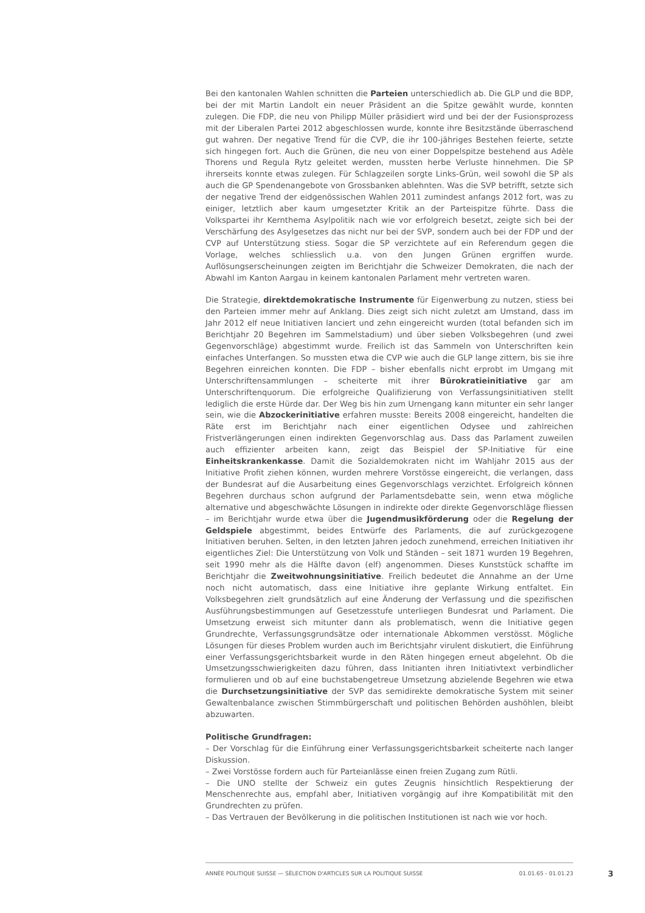Bei den kantonalen Wahlen schnitten die Parteien unterschiedlich ab. Die GLP und die BDP, bei der mit Martin Landolt ein neuer Präsident an die Spitze gewählt wurde, konnten zulegen. Die FDP, die neu von Philipp Müller präsidiert wird und bei der der Fusionsprozess mit der Liberalen Partei 2012 abgeschlossen wurde, konnte ihre Besitzstände überraschend gut wahren. Der negative Trend für die CVP, die ihr 100-jähriges Bestehen feierte, setzte sich hingegen fort. Auch die Grünen, die neu von einer Doppelspitze bestehend aus Adèle Thorens und Regula Rytz geleitet werden, mussten herbe Verluste hinnehmen. Die SP ihrerseits konnte etwas zulegen. Für Schlagzeilen sorgte Links-Grün, weil sowohl die SP als auch die GP Spendenangebote von Grossbanken ablehnten. Was die SVP betrifft, setzte sich der negative Trend der eidgenössischen Wahlen 2011 zumindest anfangs 2012 fort, was zu einiger, letztlich aber kaum umgesetzter Kritik an der Parteispitze führte. Dass die Volkspartei ihr Kernthema Asylpolitik nach wie vor erfolgreich besetzt, zeigte sich bei der Verschärfung des Asylgesetzes das nicht nur bei der SVP, sondern auch bei der FDP und der CVP auf Unterstützung stiess. Sogar die SP verzichtete auf ein Referendum gegen die Vorlage, welches schliesslich u.a. von den Jungen Grünen ergriffen wurde. Auflösungserscheinungen zeigten im Berichtjahr die Schweizer Demokraten, die nach der Abwahl im Kanton Aargau in keinem kantonalen Parlament mehr vertreten waren.
Die Strategie, direktdemokratische Instrumente für Eigenwerbung zu nutzen, stiess bei den Parteien immer mehr auf Anklang. Dies zeigt sich nicht zuletzt am Umstand, dass im Jahr 2012 elf neue Initiativen lanciert und zehn eingereicht wurden (total befanden sich im Berichtjahr 20 Begehren im Sammelstadium) und über sieben Volksbegehren (und zwei Gegenvorschläge) abgestimmt wurde. Freilich ist das Sammeln von Unterschriften kein einfaches Unterfangen. So mussten etwa die CVP wie auch die GLP lange zittern, bis sie ihre Begehren einreichen konnten. Die FDP – bisher ebenfalls nicht erprobt im Umgang mit Unterschriftensammlungen – scheiterte mit ihrer Bürokratieinitiative gar am Unterschriftenquorum. Die erfolgreiche Qualifizierung von Verfassungsinitiativen stellt lediglich die erste Hürde dar. Der Weg bis hin zum Urnengang kann mitunter ein sehr langer sein, wie die Abzockerinitiative erfahren musste: Bereits 2008 eingereicht, handelten die Räte erst im Berichtjahr nach einer eigentlichen Odysee und zahlreichen Fristverlängerungen einen indirekten Gegenvorschlag aus. Dass das Parlament zuweilen auch effizienter arbeiten kann, zeigt das Beispiel der SP-Initiative für eine Einheitskrankenkasse. Damit die Sozialdemokraten nicht im Wahljahr 2015 aus der Initiative Profit ziehen können, wurden mehrere Vorstösse eingereicht, die verlangen, dass der Bundesrat auf die Ausarbeitung eines Gegenvorschlags verzichtet. Erfolgreich können Begehren durchaus schon aufgrund der Parlamentsdebatte sein, wenn etwa mögliche alternative und abgeschwächte Lösungen in indirekte oder direkte Gegenvorschläge fliessen – im Berichtjahr wurde etwa über die Jugendmusikförderung oder die Regelung der Geldspiele abgestimmt, beides Entwürfe des Parlaments, die auf zurückgezogene Initiativen beruhen. Selten, in den letzten Jahren jedoch zunehmend, erreichen Initiativen ihr eigentliches Ziel: Die Unterstützung von Volk und Ständen – seit 1871 wurden 19 Begehren, seit 1990 mehr als die Hälfte davon (elf) angenommen. Dieses Kunststück schaffte im Berichtjahr die Zweitwohnungsinitiative. Freilich bedeutet die Annahme an der Urne noch nicht automatisch, dass eine Initiative ihre geplante Wirkung entfaltet. Ein Volksbegehren zielt grundsätzlich auf eine Änderung der Verfassung und die spezifischen Ausführungsbestimmungen auf Gesetzesstufe unterliegen Bundesrat und Parlament. Die Umsetzung erweist sich mitunter dann als problematisch, wenn die Initiative gegen Grundrechte, Verfassungsgrundsätze oder internationale Abkommen verstösst. Mögliche Lösungen für dieses Problem wurden auch im Berichtsjahr virulent diskutiert, die Einführung einer Verfassungsgerichtsbarkeit wurde in den Räten hingegen erneut abgelehnt. Ob die Umsetzungsschwierigkeiten dazu führen, dass Initianten ihren Initiativtext verbindlicher formulieren und ob auf eine buchstabengetreue Umsetzung abzielende Begehren wie etwa die Durchsetzungsinitiative der SVP das semidirekte demokratische System mit seiner Gewaltenbalance zwischen Stimmbürgerschaft und politischen Behörden aushöhlen, bleibt abzuwarten.
Politische Grundfragen:
– Der Vorschlag für die Einführung einer Verfassungsgerichtsbarkeit scheiterte nach langer Diskussion.
– Zwei Vorstösse fordern auch für Parteianlässe einen freien Zugang zum Rütli.
– Die UNO stellte der Schweiz ein gutes Zeugnis hinsichtlich Respektierung der Menschenrechte aus, empfahl aber, Initiativen vorgängig auf ihre Kompatibilität mit den Grundrechten zu prüfen.
– Das Vertrauen der Bevölkerung in die politischen Institutionen ist nach wie vor hoch.
ANNÉE POLITIQUE SUISSE — SÉLECTION D'ARTICLES SUR LA POLITIQUE SUISSE 01.01.65 - 01.01.23
3